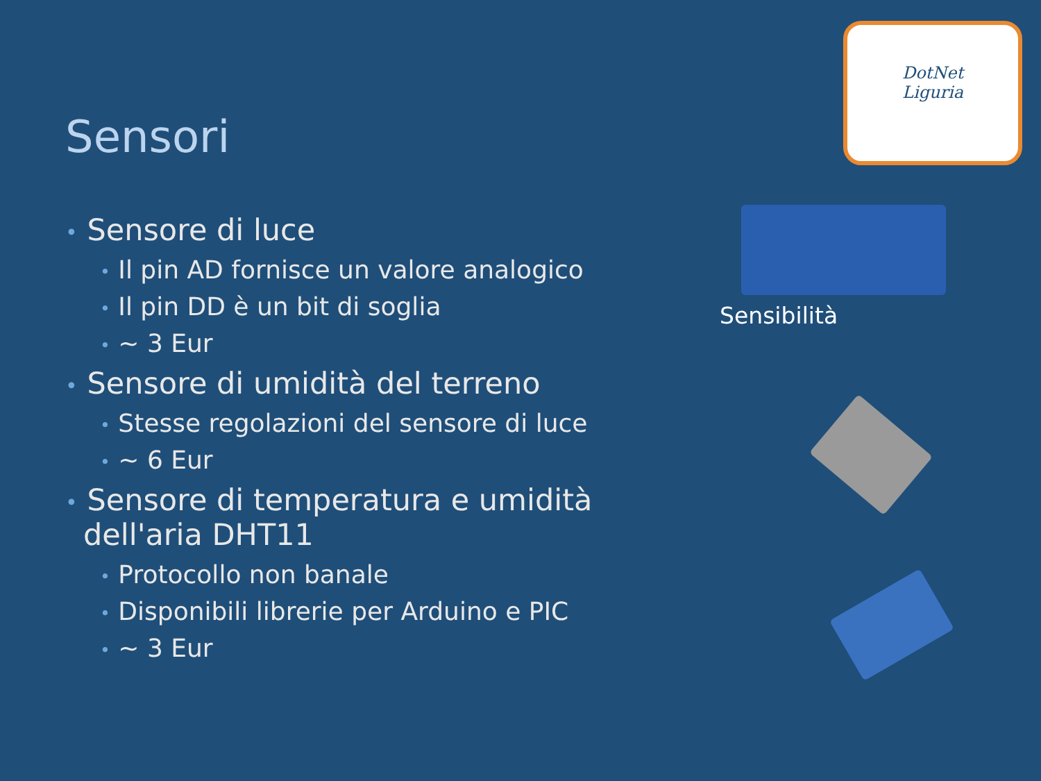Sensori
DotNet
Liguria
• Sensore di luce
• Il pin AD fornisce un valore analogico
• Il pin DD è un bit di soglia
• ~ 3 Eur
• Sensore di umidità del terreno
• Stesse regolazioni del sensore di luce
• ~ 6 Eur
• Sensore di temperatura e umidità dell'aria DHT11
• Protocollo non banale
• Disponibili librerie per Arduino e PIC
• ~ 3 Eur
Sensibilità